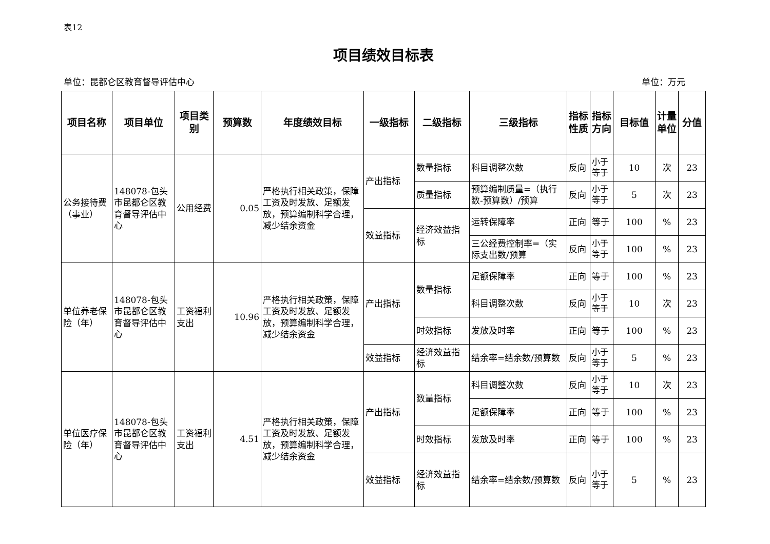表12
项目绩效目标表
单位：昆都仑区教育督导评估中心 单位：万元
| 项目名称 | 项目单位 | 项目类别 | 预算数 | 年度绩效目标 | 一级指标 | 二级指标 | 三级指标 | 指标性质 | 指标方向 | 目标值 | 计量单位 | 分值 |
| --- | --- | --- | --- | --- | --- | --- | --- | --- | --- | --- | --- | --- |
| 公务接待费（事业） | 148078-包头市昆都仑区教育督导评估中心 | 公用经费 | 0.05 | 严格执行相关政策，保障工资及时发放、足额发放，预算编制科学合理，减少结余资金 | 产出指标 | 数量指标 | 科目调整次数 | 反向 | 小于等于 | 10 | 次 | 23 |
| | | | | | | 质量指标 | 预算编制质量=（执行数-预算数）/预算 | 反向 | 小于等于 | 5 | 次 | 23 |
| | | | | | 效益指标 | 经济效益指标 | 运转保障率 | 正向 | 等于 | 100 | % | 23 |
| | | | | | | | 三公经费控制率=（实际支出数/预算 | 反向 | 小于等于 | 100 | % | 23 |
| 单位养老保险（年） | 148078-包头市昆都仑区教育督导评估中心 | 工资福利支出 | 10.96 | 严格执行相关政策，保障工资及时发放、足额发放，预算编制科学合理，减少结余资金 | 产出指标 | 数量指标 | 足额保障率 | 正向 | 等于 | 100 | % | 23 |
| | | | | | | | 科目调整次数 | 反向 | 小于等于 | 10 | 次 | 23 |
| | | | | | | 时效指标 | 发放及时率 | 正向 | 等于 | 100 | % | 23 |
| | | | | | 效益指标 | 经济效益指标 | 结余率=结余数/预算数 | 反向 | 小于等于 | 5 | % | 23 |
| 单位医疗保险（年） | 148078-包头市昆都仑区教育督导评估中心 | 工资福利支出 | 4.51 | 严格执行相关政策，保障工资及时发放、足额发放，预算编制科学合理，减少结余资金 | 产出指标 | 数量指标 | 科目调整次数 | 反向 | 小于等于 | 10 | 次 | 23 |
| | | | | | | | 足额保障率 | 正向 | 等于 | 100 | % | 23 |
| | | | | | | 时效指标 | 发放及时率 | 正向 | 等于 | 100 | % | 23 |
| | | | | | 效益指标 | 经济效益指标 | 结余率=结余数/预算数 | 反向 | 小于等于 | 5 | % | 23 |